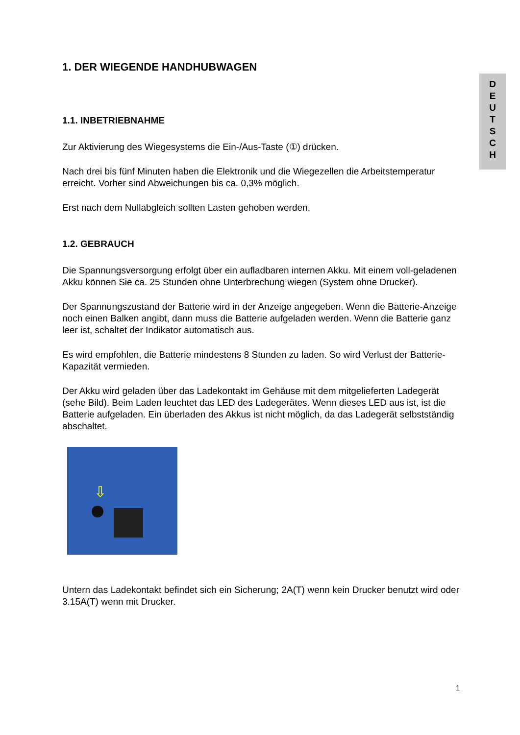D
E
U
T
S
C
H
1. DER WIEGENDE HANDHUBWAGEN
1.1. INBETRIEBNAHME
Zur Aktivierung des Wiegesystems die Ein-/Aus-Taste (①) drücken.
Nach drei bis fünf Minuten haben die Elektronik und die Wiegezellen die Arbeitstemperatur erreicht. Vorher sind Abweichungen bis ca. 0,3% möglich.
Erst nach dem Nullabgleich sollten Lasten gehoben werden.
1.2. GEBRAUCH
Die Spannungsversorgung erfolgt über ein aufladbaren internen Akku. Mit einem voll-geladenen Akku können Sie ca. 25 Stunden ohne Unterbrechung wiegen (System ohne Drucker).
Der Spannungszustand der Batterie wird in der Anzeige angegeben. Wenn die Batterie-Anzeige noch einen Balken angibt, dann muss die Batterie aufgeladen werden. Wenn die Batterie ganz leer ist, schaltet der Indikator automatisch aus.
Es wird empfohlen, die Batterie mindestens 8 Stunden zu laden. So wird Verlust der Batterie-Kapazität vermieden.
Der Akku wird geladen über das Ladekontakt im Gehäuse mit dem mitgelieferten Ladegerät (sehe Bild). Beim Laden leuchtet das LED des Ladegerätes. Wenn dieses LED aus ist, ist die Batterie aufgeladen. Ein überladen des Akkus ist nicht möglich, da das Ladegerät selbstständig abschaltet.
⇩
Untern das Ladekontakt befindet sich ein Sicherung; 2A(T) wenn kein Drucker benutzt wird oder 3.15A(T) wenn mit Drucker.
1